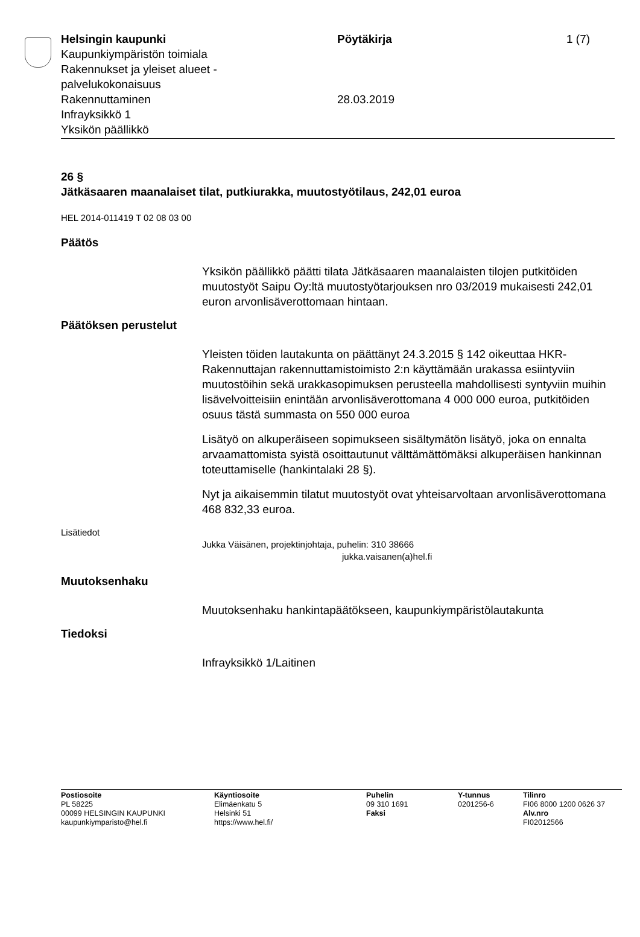Helsingin kaupunki
Kaupunkiympäristön toimiala
Rakennukset ja yleiset alueet -
palvelukokonaisuus
Rakennuttaminen
Infrayksikkö 1
Yksikön päällikkö
Pöytäkirja
28.03.2019
1 (7)
26 §
Jätkäsaaren maanalaiset tilat, putkiurakka, muutostyötilaus, 242,01 euroa
HEL 2014-011419 T 02 08 03 00
Päätös
Yksikön päällikkö päätti tilata Jätkäsaaren maanalaisten tilojen putkitöiden muutostyöt Saipu Oy:ltä muutostyötarjouksen nro 03/2019 mukaisesti 242,01 euron arvonlisäverottomaan hintaan.
Päätöksen perustelut
Yleisten töiden lautakunta on päättänyt 24.3.2015 § 142 oikeuttaa HKR-Rakennuttajan rakennuttamistoimisto 2:n käyttämään urakassa esiintyviin muutostöihin sekä urakkasopimuksen perusteella mahdollisesti syntyviin muihin lisävelvoitteisiin enintään arvonlisäverottomana 4 000 000 euroa, putkitöiden osuus tästä summasta on 550 000 euroa
Lisätyö on alkuperäiseen sopimukseen sisältymätön lisätyö, joka on ennalta arvaamattomista syistä osoittautunut välttämättömäksi alkuperäisen hankinnan toteuttamiselle (hankintalaki 28 §).
Nyt ja aikaisemmin tilatut muutostyöt ovat yhteisarvoltaan arvonlisäverottomana 468 832,33 euroa.
Lisätiedot
Jukka Väisänen, projektinjohtaja, puhelin: 310 38666
jukka.vaisanen(a)hel.fi
Muutoksenhaku
Muutoksenhaku hankintapäätökseen, kaupunkiympäristölautakunta
Tiedoksi
Infrayksikkö 1/Laitinen
Postiosoite
PL 58225
00099 HELSINGIN KAUPUNKI
kaupunkiymparisto@hel.fi
Käyntiosoite
Elimäenkatu 5
Helsinki 51
https://www.hel.fi/
Puhelin
09 310 1691
Faksi
Y-tunnus
0201256-6
Tilinro
FI06 8000 1200 0626 37
Alv.nro
FI02012566